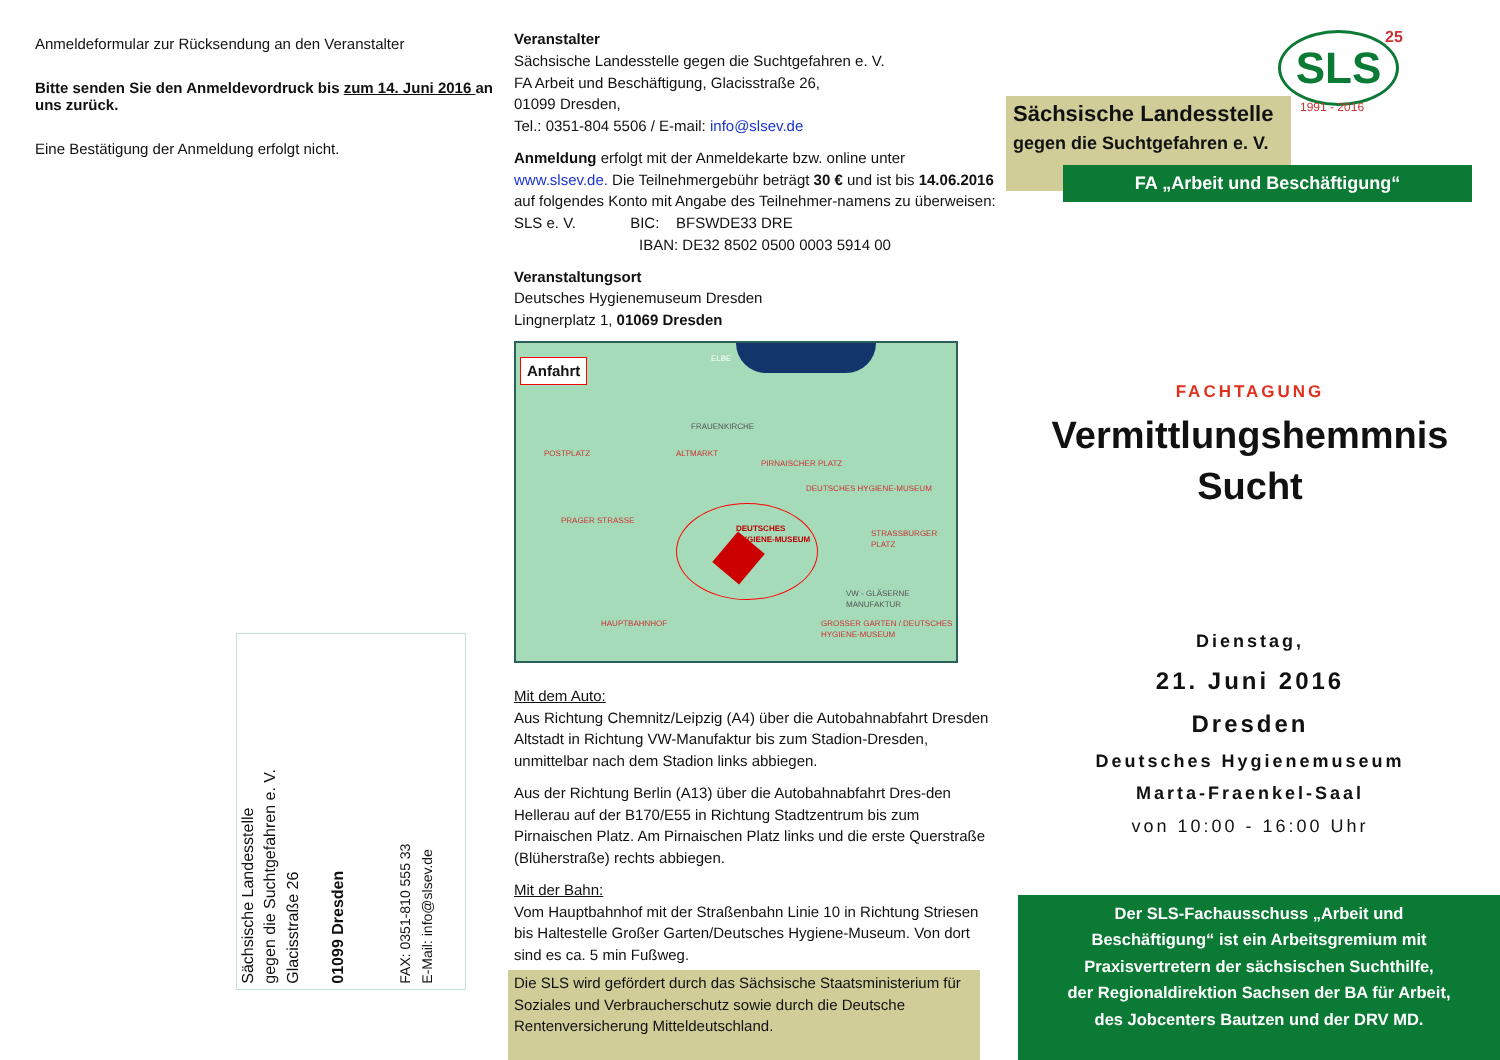Anmeldeformular zur Rücksendung an den Veranstalter
Bitte senden Sie den Anmeldevordruck bis zum 14. Juni 2016 an uns zurück.
Eine Bestätigung der Anmeldung erfolgt nicht.
Sächsische Landesstelle
gegen die Suchtgefahren e. V.
Glacisstraße 26
01099 Dresden
FAX: 0351-810 555 33
E-Mail: info@slsev.de
Veranstalter
Sächsische Landesstelle gegen die Suchtgefahren e. V.
FA Arbeit und Beschäftigung, Glacisstraße 26,
01099 Dresden,
Tel.: 0351-804 5506 / E-mail: info@slsev.de
Anmeldung erfolgt mit der Anmeldekarte bzw. online unter www.slsev.de. Die Teilnehmergebühr beträgt 30 € und ist bis 14.06.2016 auf folgendes Konto mit Angabe des Teilnehmer-namens zu überweisen:
SLS e. V. BIC: BFSWDE33 DRE
IBAN: DE32 8502 0500 0003 5914 00
Veranstaltungsort
Deutsches Hygienemuseum Dresden
Lingnerplatz 1, 01069 Dresden
Anfahrt
ELBE
FRAUENKIRCHE
POSTPLATZ ALTMARKT
PIRNAISCHER PLATZ
DEUTSCHES HYGIENE-MUSEUM
PRAGER STRASSE
DEUTSCHES
HYGIENE-MUSEUM STRASSBURGER PLATZ
VW - GLÄSERNE MANUFAKTUR
HAUPTBAHNHOF GROSSER GARTEN / DEUTSCHES HYGIENE-MUSEUM
Mit dem Auto:
Aus Richtung Chemnitz/Leipzig (A4) über die Autobahnabfahrt Dresden Altstadt in Richtung VW-Manufaktur bis zum Stadion-Dresden, unmittelbar nach dem Stadion links abbiegen.
Aus der Richtung Berlin (A13) über die Autobahnabfahrt Dres-den Hellerau auf der B170/E55 in Richtung Stadtzentrum bis zum Pirnaischen Platz. Am Pirnaischen Platz links und die erste Querstraße (Blüherstraße) rechts abbiegen.
Mit der Bahn:
Vom Hauptbahnhof mit der Straßenbahn Linie 10 in Richtung Striesen bis Haltestelle Großer Garten/Deutsches Hygiene-Museum. Von dort sind es ca. 5 min Fußweg.
Die SLS wird gefördert durch das Sächsische Staatsministerium für Soziales und Verbraucherschutz sowie durch die Deutsche Rentenversicherung Mitteldeutschland.
SLS
1991 - 2016
25
Sächsische Landesstelle
gegen die Suchtgefahren e. V.
FA „Arbeit und Beschäftigung“
FACHTAGUNG
Vermittlungshemmnis
Sucht
Dienstag,
21. Juni 2016
Dresden
Deutsches Hygienemuseum
Marta-Fraenkel-Saal
von 10:00 - 16:00 Uhr
Der SLS-Fachausschuss „Arbeit und
Beschäftigung“ ist ein Arbeitsgremium mit
Praxisvertretern der sächsischen Suchthilfe,
der Regionaldirektion Sachsen der BA für Arbeit,
des Jobcenters Bautzen und der DRV MD.